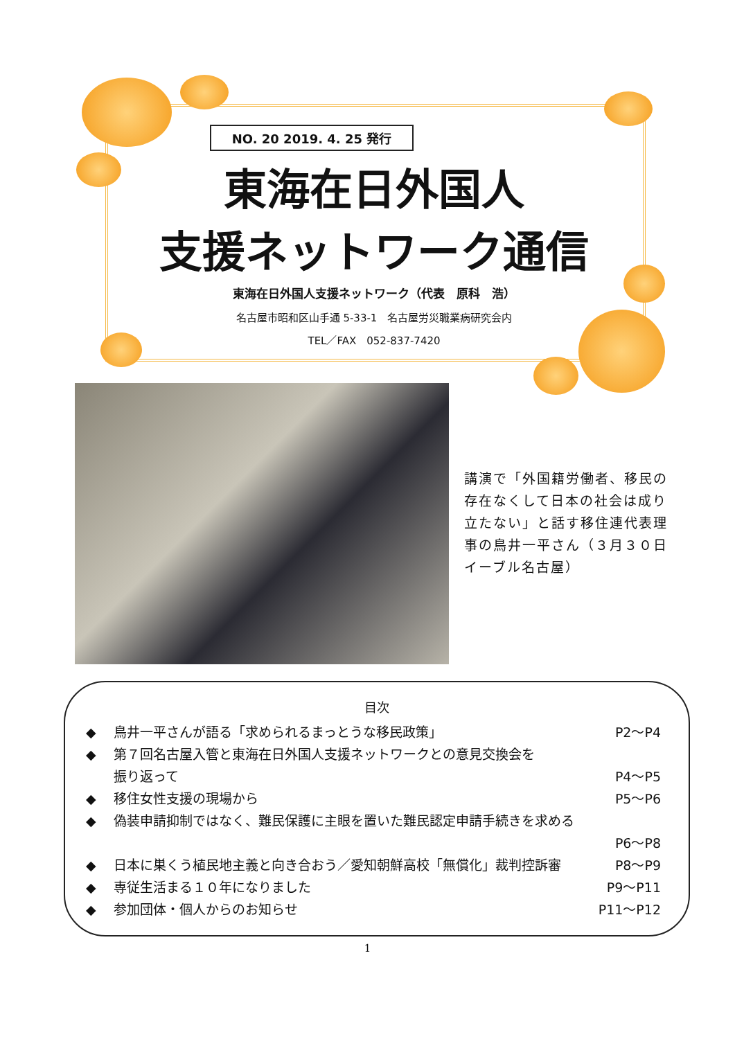NO. 20 2019. 4. 25 発行
東海在日外国人
支援ネットワーク通信
東海在日外国人支援ネットワーク（代表　原科　浩）
名古屋市昭和区山手通 5-33-1　名古屋労災職業病研究会内
TEL／FAX　052-837-7420
講演で「外国籍労働者、移民の存在なくして日本の社会は成り立たない」と話す移住連代表理事の鳥井一平さん（３月３０日　イーブル名古屋）
目次
◆ 鳥井一平さんが語る「求められるまっとうな移民政策」 P2～P4
◆ 第７回名古屋入管と東海在日外国人支援ネットワークとの意見交換会を
振り返って
P4～P5
◆ 移住女性支援の現場から P5～P6
◆ 偽装申請抑制ではなく、難民保護に主眼を置いた難民認定申請手続きを求める
P6～P8
◆ 日本に巣くう植民地主義と向き合おう／愛知朝鮮高校「無償化」裁判控訴審 P8～P9
◆ 専従生活まる１０年になりました P9～P11
◆ 参加団体・個人からのお知らせ P11～P12
1